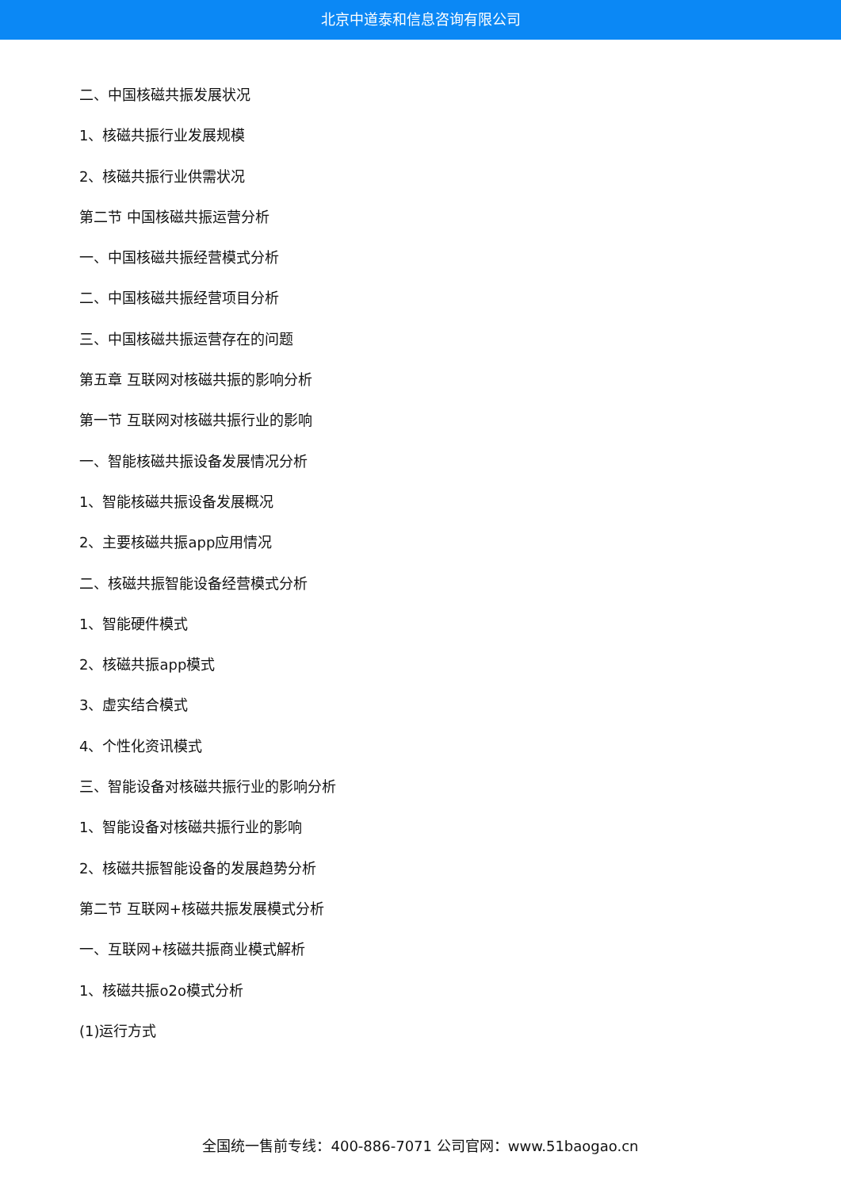北京中道泰和信息咨询有限公司
二、中国核磁共振发展状况
1、核磁共振行业发展规模
2、核磁共振行业供需状况
第二节 中国核磁共振运营分析
一、中国核磁共振经营模式分析
二、中国核磁共振经营项目分析
三、中国核磁共振运营存在的问题
第五章 互联网对核磁共振的影响分析
第一节 互联网对核磁共振行业的影响
一、智能核磁共振设备发展情况分析
1、智能核磁共振设备发展概况
2、主要核磁共振app应用情况
二、核磁共振智能设备经营模式分析
1、智能硬件模式
2、核磁共振app模式
3、虚实结合模式
4、个性化资讯模式
三、智能设备对核磁共振行业的影响分析
1、智能设备对核磁共振行业的影响
2、核磁共振智能设备的发展趋势分析
第二节 互联网+核磁共振发展模式分析
一、互联网+核磁共振商业模式解析
1、核磁共振o2o模式分析
(1)运行方式
全国统一售前专线：400-886-7071 公司官网：www.51baogao.cn